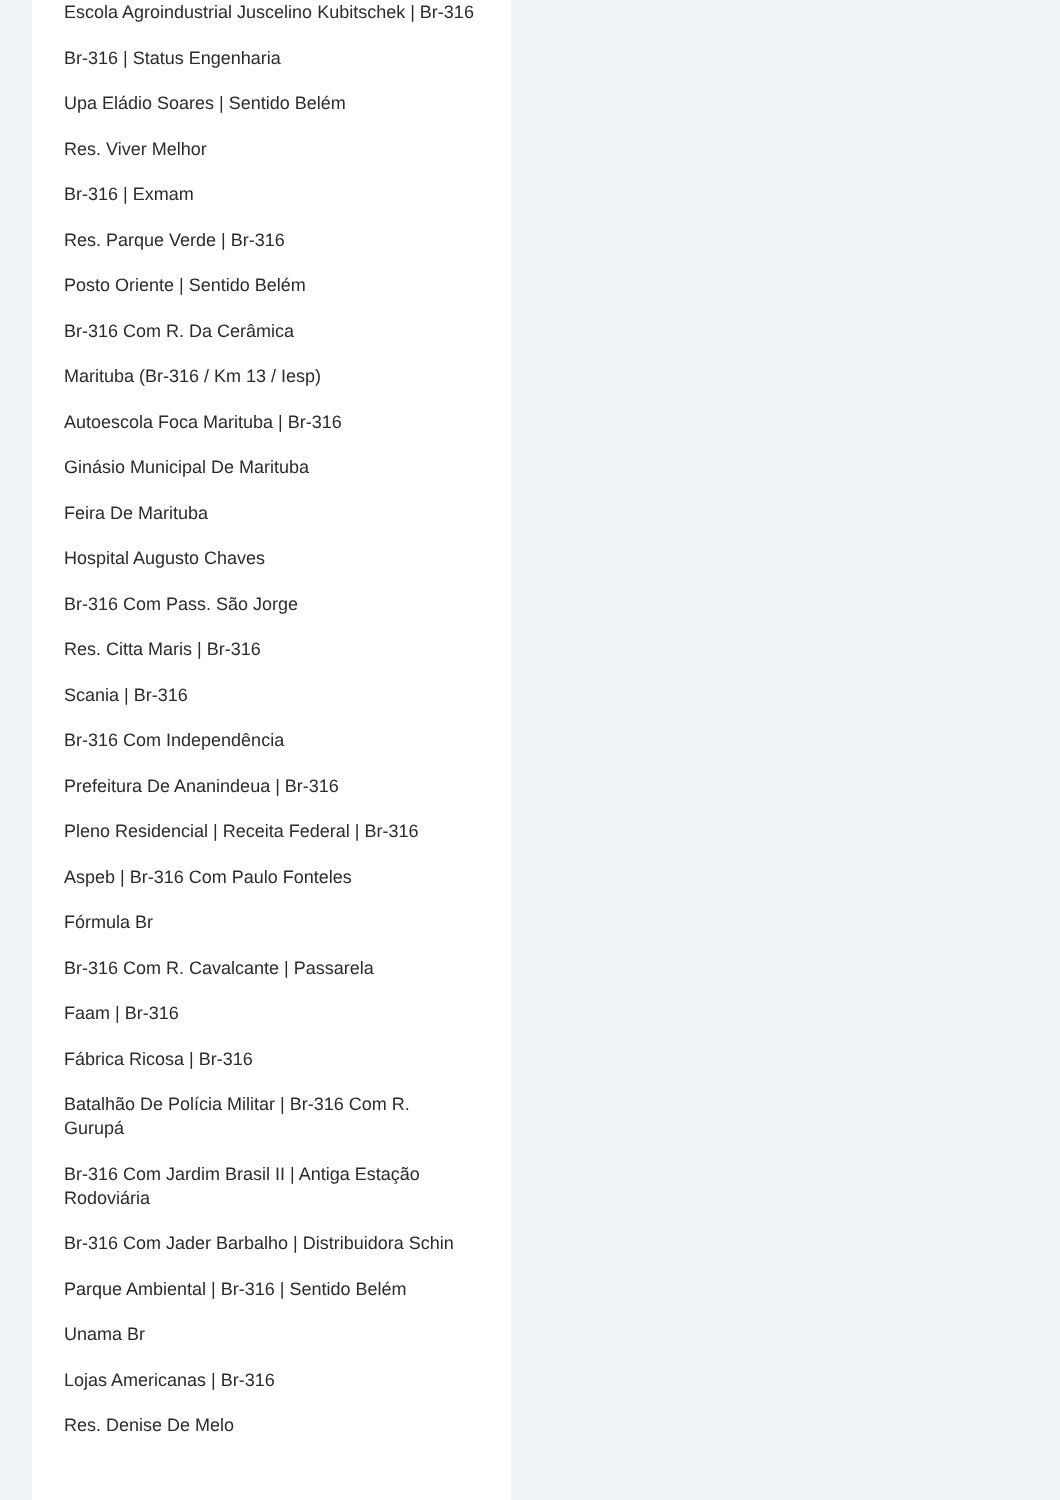Escola Agroindustrial Juscelino Kubitschek | Br-316
Br-316 | Status Engenharia
Upa Eládio Soares | Sentido Belém
Res. Viver Melhor
Br-316 | Exmam
Res. Parque Verde | Br-316
Posto Oriente | Sentido Belém
Br-316 Com R. Da Cerâmica
Marituba (Br-316 / Km 13 / Iesp)
Autoescola Foca Marituba | Br-316
Ginásio Municipal De Marituba
Feira De Marituba
Hospital Augusto Chaves
Br-316 Com Pass. São Jorge
Res. Citta Maris | Br-316
Scania | Br-316
Br-316 Com Independência
Prefeitura De Ananindeua | Br-316
Pleno Residencial | Receita Federal | Br-316
Aspeb | Br-316 Com Paulo Fonteles
Fórmula Br
Br-316 Com R. Cavalcante | Passarela
Faam | Br-316
Fábrica Ricosa | Br-316
Batalhão De Polícia Militar | Br-316 Com R. Gurupá
Br-316 Com Jardim Brasil II | Antiga Estação Rodoviária
Br-316 Com Jader Barbalho | Distribuidora Schin
Parque Ambiental | Br-316 | Sentido Belém
Unama Br
Lojas Americanas | Br-316
Res. Denise De Melo